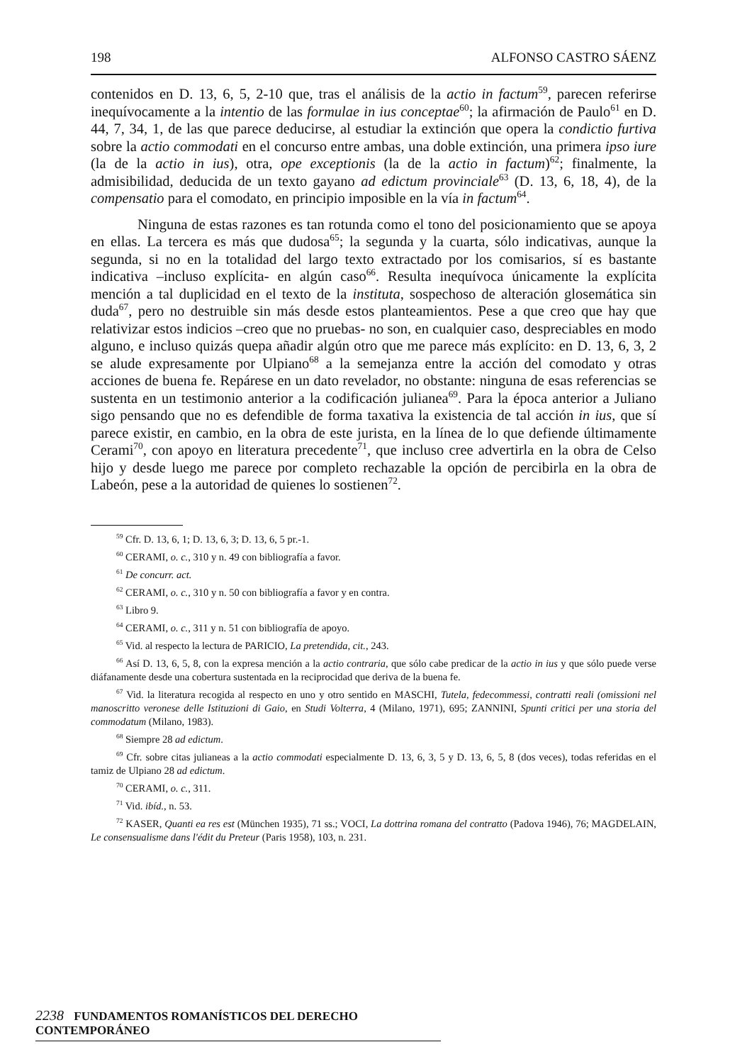198 ALFONSO CASTRO SÁENZ
contenidos en D. 13, 6, 5, 2-10 que, tras el análisis de la actio in factum<sup>59</sup>, parecen referirse inequívocamente a la intentio de las formulae in ius conceptae<sup>60</sup>; la afirmación de Paulo<sup>61</sup> en D. 44, 7, 34, 1, de las que parece deducirse, al estudiar la extinción que opera la condictio furtiva sobre la actio commodati en el concurso entre ambas, una doble extinción, una primera ipso iure (la de la actio in ius), otra, ope exceptionis (la de la actio in factum)<sup>62</sup>; finalmente, la admisibilidad, deducida de un texto gayano ad edictum provinciale<sup>63</sup> (D. 13, 6, 18, 4), de la compensatio para el comodato, en principio imposible en la vía in factum<sup>64</sup>.
Ninguna de estas razones es tan rotunda como el tono del posicionamiento que se apoya en ellas. La tercera es más que dudosa<sup>65</sup>; la segunda y la cuarta, sólo indicativas, aunque la segunda, si no en la totalidad del largo texto extractado por los comisarios, sí es bastante indicativa –incluso explícita- en algún caso<sup>66</sup>. Resulta inequívoca únicamente la explícita mención a tal duplicidad en el texto de la instituta, sospechoso de alteración glosemática sin duda<sup>67</sup>, pero no destruible sin más desde estos planteamientos. Pese a que creo que hay que relativizar estos indicios –creo que no pruebas- no son, en cualquier caso, despreciables en modo alguno, e incluso quizás quepa añadir algún otro que me parece más explícito: en D. 13, 6, 3, 2 se alude expresamente por Ulpiano<sup>68</sup> a la semejanza entre la acción del comodato y otras acciones de buena fe. Repárese en un dato revelador, no obstante: ninguna de esas referencias se sustenta en un testimonio anterior a la codificación julianea<sup>69</sup>. Para la época anterior a Juliano sigo pensando que no es defendible de forma taxativa la existencia de tal acción in ius, que sí parece existir, en cambio, en la obra de este jurista, en la línea de lo que defiende últimamente Cerami<sup>70</sup>, con apoyo en literatura precedente<sup>71</sup>, que incluso cree advertirla en la obra de Celso hijo y desde luego me parece por completo rechazable la opción de percibirla en la obra de Labeón, pese a la autoridad de quienes lo sostienen<sup>72</sup>.
<sup>59</sup> Cfr. D. 13, 6, 1; D. 13, 6, 3; D. 13, 6, 5 pr.-1.
<sup>60</sup> CERAMI, o. c., 310 y n. 49 con bibliografía a favor.
<sup>61</sup> De concurr. act.
<sup>62</sup> CERAMI, o. c., 310 y n. 50 con bibliografía a favor y en contra.
<sup>63</sup> Libro 9.
<sup>64</sup> CERAMI, o. c., 311 y n. 51 con bibliografía de apoyo.
<sup>65</sup> Vid. al respecto la lectura de PARICIO, La pretendida, cit., 243.
<sup>66</sup> Así D. 13, 6, 5, 8, con la expresa mención a la actio contraria, que sólo cabe predicar de la actio in ius y que sólo puede verse diáfanamente desde una cobertura sustentada en la reciprocidad que deriva de la buena fe.
<sup>67</sup> Vid. la literatura recogida al respecto en uno y otro sentido en MASCHI, Tutela, fedecommessi, contratti reali (omissioni nel manoscritto veronese delle Istituzioni di Gaio, en Studi Volterra, 4 (Milano, 1971), 695; ZANNINI, Spunti critici per una storia del commodatum (Milano, 1983).
<sup>68</sup> Siempre 28 ad edictum.
<sup>69</sup> Cfr. sobre citas julianeas a la actio commodati especialmente D. 13, 6, 3, 5 y D. 13, 6, 5, 8 (dos veces), todas referidas en el tamiz de Ulpiano 28 ad edictum.
<sup>70</sup> CERAMI, o. c., 311.
<sup>71</sup> Vid. ibíd., n. 53.
<sup>72</sup> KASER, Quanti ea res est (München 1935), 71 ss.; VOCI, La dottrina romana del contratto (Padova 1946), 76; MAGDELAIN, Le consensualisme dans l'édit du Preteur (Paris 1958), 103, n. 231.
2238 FUNDAMENTOS ROMANÍSTICOS DEL DERECHO CONTEMPORÁNEO